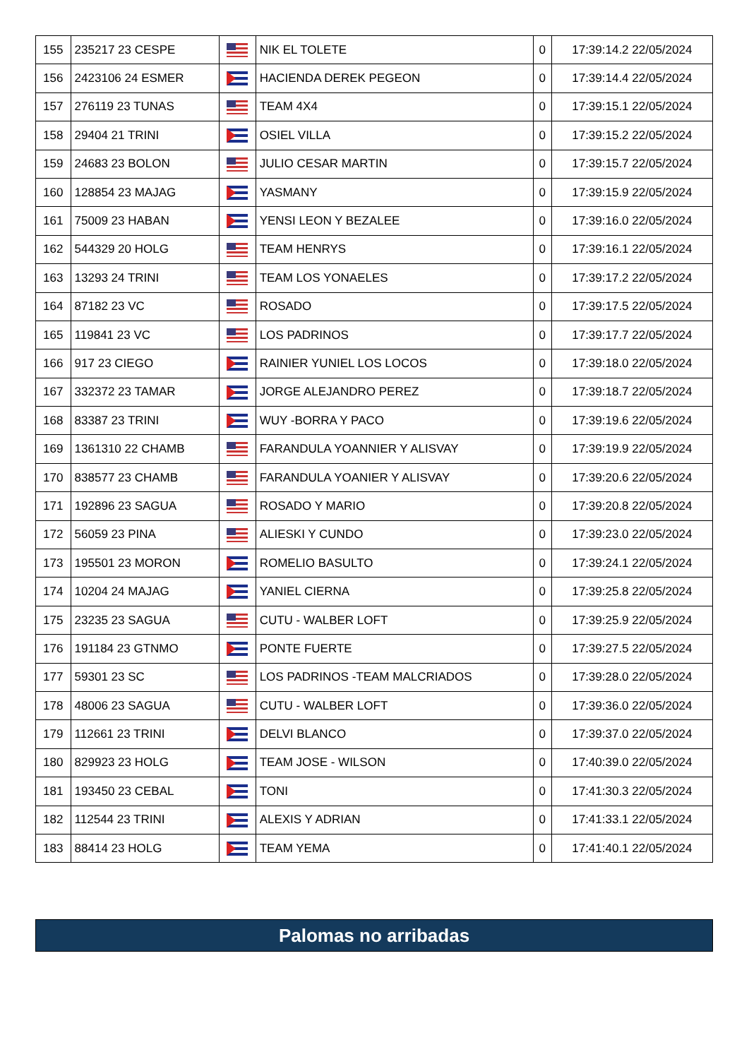| 155 | 235217 23 CESPE | | NIK EL TOLETE | 0 | 17:39:14.2 22/05/2024 |
| 156 | 2423106 24 ESMER | | HACIENDA DEREK PEGEON | 0 | 17:39:14.4 22/05/2024 |
| 157 | 276119 23 TUNAS | | TEAM 4X4 | 0 | 17:39:15.1 22/05/2024 |
| 158 | 29404 21 TRINI | | OSIEL VILLA | 0 | 17:39:15.2 22/05/2024 |
| 159 | 24683 23 BOLON | | JULIO CESAR MARTIN | 0 | 17:39:15.7 22/05/2024 |
| 160 | 128854 23 MAJAG | | YASMANY | 0 | 17:39:15.9 22/05/2024 |
| 161 | 75009 23 HABAN | | YENSI LEON Y BEZALEE | 0 | 17:39:16.0 22/05/2024 |
| 162 | 544329 20 HOLG | | TEAM HENRYS | 0 | 17:39:16.1 22/05/2024 |
| 163 | 13293 24 TRINI | | TEAM LOS YONAELES | 0 | 17:39:17.2 22/05/2024 |
| 164 | 87182 23 VC | | ROSADO | 0 | 17:39:17.5 22/05/2024 |
| 165 | 119841 23 VC | | LOS PADRINOS | 0 | 17:39:17.7 22/05/2024 |
| 166 | 917 23 CIEGO | | RAINIER YUNIEL LOS LOCOS | 0 | 17:39:18.0 22/05/2024 |
| 167 | 332372 23 TAMAR | | JORGE ALEJANDRO PEREZ | 0 | 17:39:18.7 22/05/2024 |
| 168 | 83387 23 TRINI | | WUY -BORRA Y PACO | 0 | 17:39:19.6 22/05/2024 |
| 169 | 1361310 22 CHAMB | | FARANDULA YOANNIER Y ALISVAY | 0 | 17:39:19.9 22/05/2024 |
| 170 | 838577 23 CHAMB | | FARANDULA YOANIER Y ALISVAY | 0 | 17:39:20.6 22/05/2024 |
| 171 | 192896 23 SAGUA | | ROSADO Y MARIO | 0 | 17:39:20.8 22/05/2024 |
| 172 | 56059 23 PINA | | ALIESKI Y CUNDO | 0 | 17:39:23.0 22/05/2024 |
| 173 | 195501 23 MORON | | ROMELIO BASULTO | 0 | 17:39:24.1 22/05/2024 |
| 174 | 10204 24 MAJAG | | YANIEL CIERNA | 0 | 17:39:25.8 22/05/2024 |
| 175 | 23235 23 SAGUA | | CUTU - WALBER LOFT | 0 | 17:39:25.9 22/05/2024 |
| 176 | 191184 23 GTNMO | | PONTE FUERTE | 0 | 17:39:27.5 22/05/2024 |
| 177 | 59301 23 SC | | LOS PADRINOS -TEAM MALCRIADOS | 0 | 17:39:28.0 22/05/2024 |
| 178 | 48006 23 SAGUA | | CUTU - WALBER LOFT | 0 | 17:39:36.0 22/05/2024 |
| 179 | 112661 23 TRINI | | DELVI BLANCO | 0 | 17:39:37.0 22/05/2024 |
| 180 | 829923 23 HOLG | | TEAM JOSE - WILSON | 0 | 17:40:39.0 22/05/2024 |
| 181 | 193450 23 CEBAL | | TONI | 0 | 17:41:30.3 22/05/2024 |
| 182 | 112544 23 TRINI | | ALEXIS Y ADRIAN | 0 | 17:41:33.1 22/05/2024 |
| 183 | 88414 23 HOLG | | TEAM YEMA | 0 | 17:41:40.1 22/05/2024 |
Palomas no arribadas